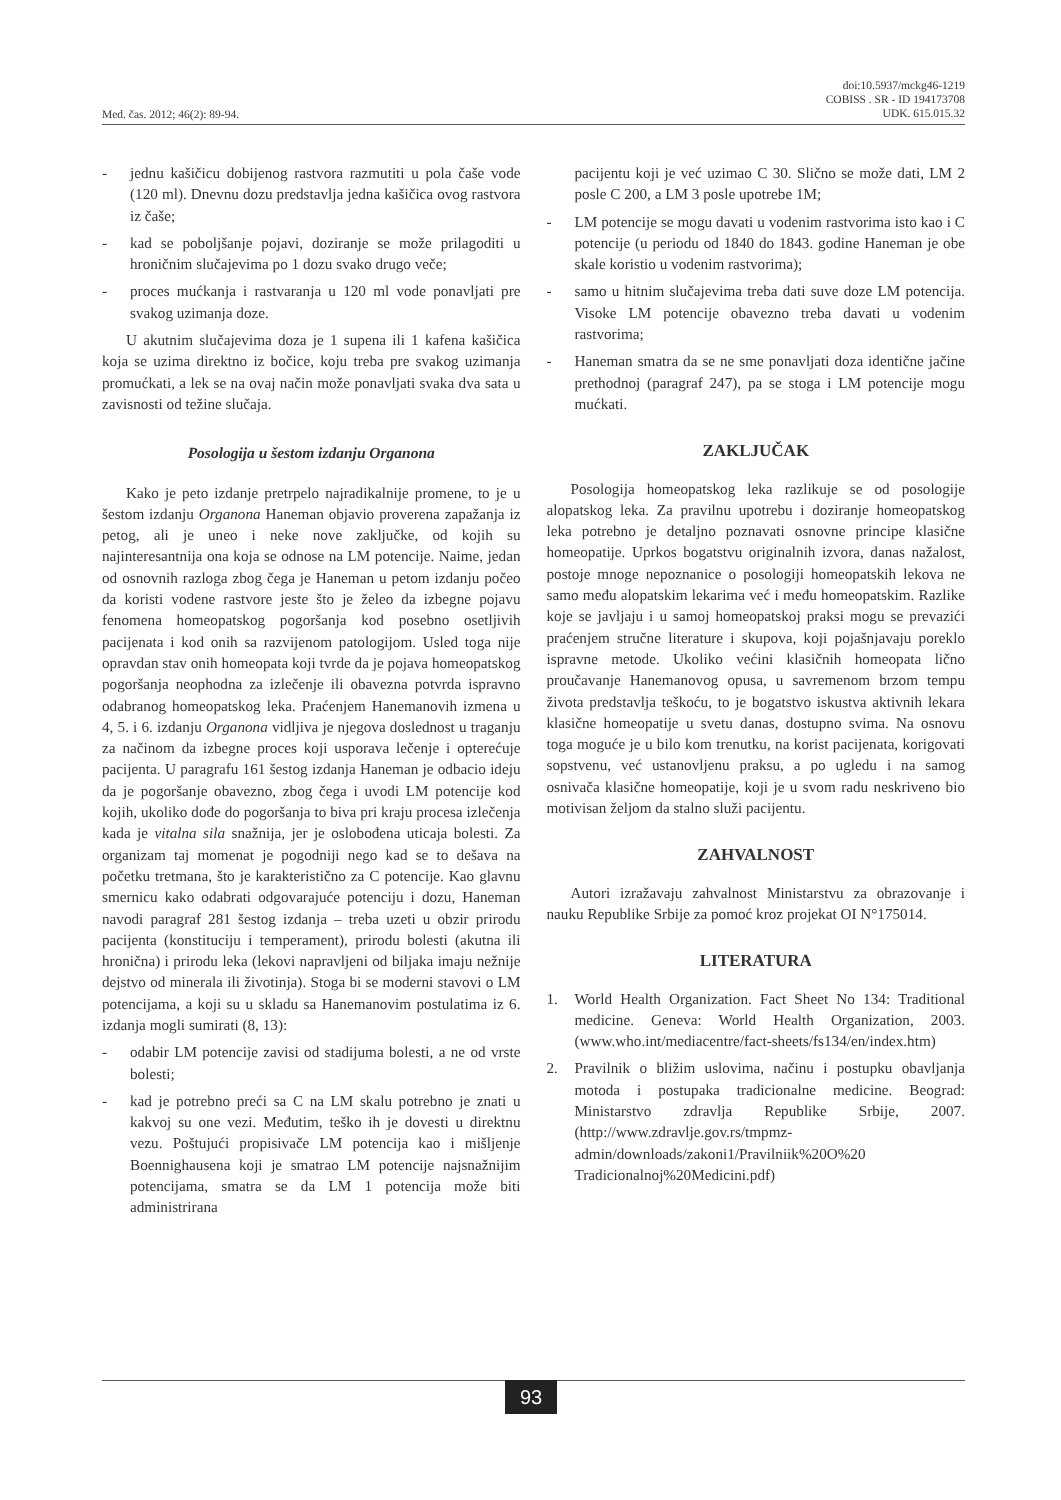Med. čas. 2012; 46(2): 89-94.
doi:10.5937/mckg46-1219
COBISS . SR - ID 194173708
UDK. 615.015.32
- jednu kašičicu dobijenog rastvora razmutiti u pola čaše vode (120 ml). Dnevnu dozu predstavlja jedna kašičica ovog rastvora iz čaše;
- kad se poboljšanje pojavi, doziranje se može prilagoditi u hroničnim slučajevima po 1 dozu svako drugo veče;
- proces mućkanja i rastvaranja u 120 ml vode ponavljati pre svakog uzimanja doze.
U akutnim slučajevima doza je 1 supena ili 1 kafena kašičica koja se uzima direktno iz bočice, koju treba pre svakog uzimanja promućkati, a lek se na ovaj način može ponavljati svaka dva sata u zavisnosti od težine slučaja.
Posologija u šestom izdanju Organona
Kako je peto izdanje pretrpelo najradikalnije promene, to je u šestom izdanju Organona Haneman objavio proverena zapažanja iz petog, ali je uneo i neke nove zaključke, od kojih su najinteresantnija ona koja se odnose na LM potencije. Naime, jedan od osnovnih razloga zbog čega je Haneman u petom izdanju počeo da koristi vodene rastvore jeste što je želeo da izbegne pojavu fenomena homeopatskog pogoršanja kod posebno osetljivih pacijenata i kod onih sa razvijenom patologijom. Usled toga nije opravdan stav onih homeopata koji tvrde da je pojava homeopatskog pogoršanja neophodna za izlečenje ili obavezna potvrda ispravno odabranog homeopatskog leka. Praćenjem Hanemanovih izmena u 4, 5. i 6. izdanju Organona vidljiva je njegova doslednost u traganju za načinom da izbegne proces koji usporava lečenje i opterećuje pacijenta. U paragrafu 161 šestog izdanja Haneman je odbacio ideju da je pogoršanje obavezno, zbog čega i uvodi LM potencije kod kojih, ukoliko dođe do pogoršanja to biva pri kraju procesa izlečenja kada je vitalna sila snažnija, jer je oslobođena uticaja bolesti. Za organizam taj momenat je pogodniji nego kad se to dešava na početku tretmana, što je karakteristično za C potencije. Kao glavnu smernicu kako odabrati odgovarajuće potenciju i dozu, Haneman navodi paragraf 281 šestog izdanja – treba uzeti u obzir prirodu pacijenta (konstituciju i temperament), prirodu bolesti (akutna ili hronična) i prirodu leka (lekovi napravljeni od biljaka imaju nežnije dejstvo od minerala ili životinja). Stoga bi se moderni stavovi o LM potencijama, a koji su u skladu sa Hanemanovim postulatima iz 6. izdanja mogli sumirati (8, 13):
- odabir LM potencije zavisi od stadijuma bolesti, a ne od vrste bolesti;
- kad je potrebno preći sa C na LM skalu potrebno je znati u kakvoj su one vezi. Međutim, teško ih je dovesti u direktnu vezu. Poštujući propisivače LM potencija kao i mišljenje Boennighausena koji je smatrao LM potencije najsnažnijim potencijama, smatra se da LM 1 potencija može biti administrirana
pacijentu koji je već uzimao C 30. Slično se može dati, LM 2 posle C 200, a LM 3 posle upotrebe 1M;
- LM potencije se mogu davati u vodenim rastvorima isto kao i C potencije (u periodu od 1840 do 1843. godine Haneman je obe skale koristio u vodenim rastvorima);
- samo u hitnim slučajevima treba dati suve doze LM potencija. Visoke LM potencije obavezno treba davati u vodenim rastvorima;
- Haneman smatra da se ne sme ponavljati doza identične jačine prethodnoj (paragraf 247), pa se stoga i LM potencije mogu mućkati.
ZAKLJUČAK
Posologija homeopatskog leka razlikuje se od posologije alopatskog leka. Za pravilnu upotrebu i doziranje homeopatskog leka potrebno je detaljno poznavati osnovne principe klasične homeopatije. Uprkos bogatstvu originalnih izvora, danas nažalost, postoje mnoge nepoznanice o posologiji homeopatskih lekova ne samo među alopatskim lekarima već i među homeopatskim. Razlike koje se javljaju i u samoj homeopatskoj praksi mogu se prevazići praćenjem stručne literature i skupova, koji pojašnjavaju poreklo ispravne metode. Ukoliko većini klasičnih homeopata lično proučavanje Hanemanovog opusa, u savremenom brzom tempu života predstavlja teškoću, to je bogatstvo iskustva aktivnih lekara klasične homeopatije u svetu danas, dostupno svima. Na osnovu toga moguće je u bilo kom trenutku, na korist pacijenata, korigovati sopstvenu, već ustanovljenu praksu, a po ugledu i na samog osnivača klasične homeopatije, koji je u svom radu neskriveno bio motivisan željom da stalno služi pacijentu.
ZAHVALNOST
Autori izražavaju zahvalnost Ministarstvu za obrazovanje i nauku Republike Srbije za pomoć kroz projekat OI N°175014.
LITERATURA
1. World Health Organization. Fact Sheet No 134: Traditional medicine. Geneva: World Health Organization, 2003. (www.who.int/mediacentre/fact-sheets/fs134/en/index.htm)
2. Pravilnik o bližim uslovima, načinu i postupku obavljanja motoda i postupaka tradicionalne medicine. Beograd: Ministarstvo zdravlja Republike Srbije, 2007. (http://www.zdravlje.gov.rs/tmpmz-admin/downloads/zakoni1/Pravilniik%20O%20 Tradicionalnoj%20Medicini.pdf)
93